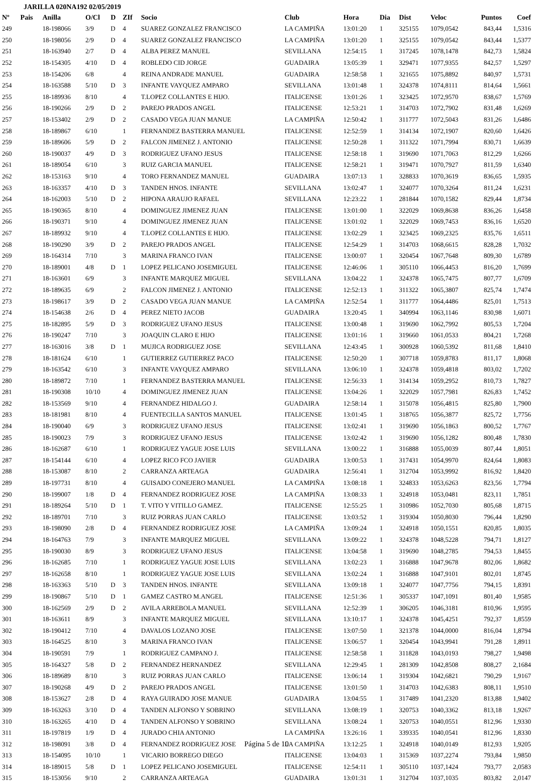JARILLA 020NA192 02/05/2019
| Nº | Pais | Anilla | O/Cl | D | ZIf | Socio | Club | Hora | Dia | Dist | Veloc | Puntos | Coef |
| --- | --- | --- | --- | --- | --- | --- | --- | --- | --- | --- | --- | --- | --- |
| 249 | | 18-198066 | 3/9 | D | 4 | SUAREZ GONZALEZ FRANCISCO | LA CAMPIÑA | 13:01:20 | 1 | 325155 | 1079,0542 | 843,44 | 1,5316 |
| 250 | | 18-198056 | 2/9 | D | 4 | SUAREZ GONZALEZ FRANCISCO | LA CAMPIÑA | 13:01:20 | 1 | 325155 | 1079,0542 | 843,44 | 1,5377 |
| 251 | | 18-163940 | 2/7 | D | 4 | ALBA PEREZ MANUEL | SEVILLANA | 12:54:15 | 1 | 317245 | 1078,1478 | 842,73 | 1,5824 |
| 252 | | 18-154305 | 4/10 | D | 4 | ROBLEDO CID JORGE | GUADAIRA | 13:05:39 | 1 | 329471 | 1077,9355 | 842,57 | 1,5297 |
| 253 | | 18-154206 | 6/8 | | 4 | REINA ANDRADE MANUEL | GUADAIRA | 12:58:58 | 1 | 321655 | 1075,8892 | 840,97 | 1,5731 |
| 254 | | 18-163588 | 5/10 | D | 3 | INFANTE VAYQUEZ AMPARO | SEVILLANA | 13:01:48 | 1 | 324378 | 1074,8111 | 814,64 | 1,5661 |
| 255 | | 18-189936 | 8/10 | | 4 | T.LOPEZ COLLANTES E HIJO. | ITALICENSE | 13:01:26 | 1 | 323425 | 1072,9570 | 838,67 | 1,5769 |
| 256 | | 18-190266 | 2/9 | D | 2 | PAREJO PRADOS ANGEL | ITALICENSE | 12:53:21 | 1 | 314703 | 1072,7902 | 831,48 | 1,6269 |
| 257 | | 18-153402 | 2/9 | D | 2 | CASADO VEGA JUAN MANUE | LA CAMPIÑA | 12:50:42 | 1 | 311777 | 1072,5043 | 831,26 | 1,6486 |
| 258 | | 18-189867 | 6/10 | | 1 | FERNANDEZ BASTERRA MANUEL | ITALICENSE | 12:52:59 | 1 | 314134 | 1072,1907 | 820,60 | 1,6426 |
| 259 | | 18-189606 | 5/9 | D | 2 | FALCON JIMENEZ J. ANTONIO | ITALICENSE | 12:50:28 | 1 | 311322 | 1071,7994 | 830,71 | 1,6639 |
| 260 | | 18-190037 | 4/9 | D | 3 | RODRIGUEZ UFANO JESUS | ITALICENSE | 12:58:18 | 1 | 319690 | 1071,7063 | 812,29 | 1,6266 |
| 261 | | 18-189054 | 6/10 | | 3 | RUIZ GARCIA MANUEL | ITALICENSE | 12:58:21 | 1 | 319471 | 1070,7927 | 811,59 | 1,6340 |
| 262 | | 18-153163 | 9/10 | | 4 | TORO FERNANDEZ MANUEL | GUADAIRA | 13:07:13 | 1 | 328833 | 1070,3619 | 836,65 | 1,5935 |
| 263 | | 18-163357 | 4/10 | D | 3 | TANDEN HNOS. INFANTE | SEVILLANA | 13:02:47 | 1 | 324077 | 1070,3264 | 811,24 | 1,6231 |
| 264 | | 18-162003 | 5/10 | D | 2 | HIPONA ARAUJO RAFAEL | SEVILLANA | 12:23:22 | 1 | 281844 | 1070,1582 | 829,44 | 1,8734 |
| 265 | | 18-190365 | 8/10 | | 4 | DOMINGUEZ JIMENEZ JUAN | ITALICENSE | 13:01:00 | 1 | 322029 | 1069,8638 | 836,26 | 1,6458 |
| 266 | | 18-190371 | 9/10 | | 4 | DOMINGUEZ JIMENEZ JUAN | ITALICENSE | 13:01:02 | 1 | 322029 | 1069,7453 | 836,16 | 1,6520 |
| 267 | | 18-189932 | 9/10 | | 4 | T.LOPEZ COLLANTES E HIJO. | ITALICENSE | 13:02:29 | 1 | 323425 | 1069,2325 | 835,76 | 1,6511 |
| 268 | | 18-190290 | 3/9 | D | 2 | PAREJO PRADOS ANGEL | ITALICENSE | 12:54:29 | 1 | 314703 | 1068,6615 | 828,28 | 1,7032 |
| 269 | | 18-164314 | 7/10 | | 3 | MARINA FRANCO IVAN | ITALICENSE | 13:00:07 | 1 | 320454 | 1067,7648 | 809,30 | 1,6789 |
| 270 | | 18-189001 | 4/8 | D | 1 | LOPEZ PELICANO JOSEMIGUEL | ITALICENSE | 12:46:06 | 1 | 305110 | 1066,4453 | 816,20 | 1,7699 |
| 271 | | 18-163601 | 6/9 | | 3 | INFANTE MARQUEZ MIGUEL | SEVILLANA | 13:04:22 | 1 | 324378 | 1065,7475 | 807,77 | 1,6709 |
| 272 | | 18-189635 | 6/9 | | 2 | FALCON JIMENEZ J. ANTONIO | ITALICENSE | 12:52:13 | 1 | 311322 | 1065,3807 | 825,74 | 1,7474 |
| 273 | | 18-198617 | 3/9 | D | 2 | CASADO VEGA JUAN MANUE | LA CAMPIÑA | 12:52:54 | 1 | 311777 | 1064,4486 | 825,01 | 1,7513 |
| 274 | | 18-154638 | 2/6 | D | 4 | PEREZ NIETO JACOB | GUADAIRA | 13:20:45 | 1 | 340994 | 1063,1146 | 830,98 | 1,6071 |
| 275 | | 18-182895 | 5/9 | D | 3 | RODRIGUEZ UFANO JESUS | ITALICENSE | 13:00:48 | 1 | 319690 | 1062,7992 | 805,53 | 1,7204 |
| 276 | | 18-190247 | 7/10 | | 3 | JOAQUIN CLARO E HIJO | ITALICENSE | 13:01:16 | 1 | 319660 | 1061,0533 | 804,21 | 1,7268 |
| 277 | | 18-163016 | 3/8 | D | 1 | MUJICA RODRIGUEZ JOSE | SEVILLANA | 12:43:45 | 1 | 300928 | 1060,5392 | 811,68 | 1,8410 |
| 278 | | 18-181624 | 6/10 | | 1 | GUTIERREZ GUTIERREZ PACO | ITALICENSE | 12:50:20 | 1 | 307718 | 1059,8783 | 811,17 | 1,8068 |
| 279 | | 18-163542 | 6/10 | | 3 | INFANTE VAYQUEZ AMPARO | SEVILLANA | 13:06:10 | 1 | 324378 | 1059,4818 | 803,02 | 1,7202 |
| 280 | | 18-189872 | 7/10 | | 1 | FERNANDEZ BASTERRA MANUEL | ITALICENSE | 12:56:33 | 1 | 314134 | 1059,2952 | 810,73 | 1,7827 |
| 281 | | 18-190308 | 10/10 | | 4 | DOMINGUEZ JIMENEZ JUAN | ITALICENSE | 13:04:26 | 1 | 322029 | 1057,7981 | 826,83 | 1,7452 |
| 282 | | 18-153569 | 9/10 | | 4 | FERNANDEZ HIDALGO J. | GUADAIRA | 12:58:14 | 1 | 315078 | 1056,4815 | 825,80 | 1,7900 |
| 283 | | 18-181981 | 8/10 | | 4 | FUENTECILLA SANTOS MANUEL | ITALICENSE | 13:01:45 | 1 | 318765 | 1056,3877 | 825,72 | 1,7756 |
| 284 | | 18-190040 | 6/9 | | 3 | RODRIGUEZ UFANO JESUS | ITALICENSE | 13:02:41 | 1 | 319690 | 1056,1863 | 800,52 | 1,7767 |
| 285 | | 18-190023 | 7/9 | | 3 | RODRIGUEZ UFANO JESUS | ITALICENSE | 13:02:42 | 1 | 319690 | 1056,1282 | 800,48 | 1,7830 |
| 286 | | 18-162687 | 6/10 | | 1 | RODRIGUEZ YAGUE JOSE LUIS | SEVILLANA | 13:00:22 | 1 | 316888 | 1055,0039 | 807,44 | 1,8051 |
| 287 | | 18-154144 | 6/10 | | 4 | LOPEZ RICO FCO JAVIER | GUADAIRA | 13:00:53 | 1 | 317431 | 1054,9970 | 824,64 | 1,8083 |
| 288 | | 18-153087 | 8/10 | | 2 | CARRANZA ARTEAGA | GUADAIRA | 12:56:41 | 1 | 312704 | 1053,9992 | 816,92 | 1,8420 |
| 289 | | 18-197731 | 8/10 | | 4 | GUISADO CONEJERO MANUEL | LA CAMPIÑA | 13:08:18 | 1 | 324833 | 1053,6263 | 823,56 | 1,7794 |
| 290 | | 18-199007 | 1/8 | D | 4 | FERNANDEZ RODRIGUEZ JOSE | LA CAMPIÑA | 13:08:33 | 1 | 324918 | 1053,0481 | 823,11 | 1,7851 |
| 291 | | 18-189264 | 5/10 | D | 1 | T. VITO Y VITILLO GAMEZ. | ITALICENSE | 12:55:25 | 1 | 310986 | 1052,7030 | 805,68 | 1,8715 |
| 292 | | 18-189701 | 7/10 | | 3 | RUIZ PORRAS JUAN CARLO | ITALICENSE | 13:03:52 | 1 | 319304 | 1050,8030 | 796,44 | 1,8290 |
| 293 | | 18-198090 | 2/8 | D | 4 | FERNANDEZ RODRIGUEZ JOSE | LA CAMPIÑA | 13:09:24 | 1 | 324918 | 1050,1551 | 820,85 | 1,8035 |
| 294 | | 18-164763 | 7/9 | | 3 | INFANTE MARQUEZ MIGUEL | SEVILLANA | 13:09:22 | 1 | 324378 | 1048,5228 | 794,71 | 1,8127 |
| 295 | | 18-190030 | 8/9 | | 3 | RODRIGUEZ UFANO JESUS | ITALICENSE | 13:04:58 | 1 | 319690 | 1048,2785 | 794,53 | 1,8455 |
| 296 | | 18-162685 | 7/10 | | 1 | RODRIGUEZ YAGUE JOSE LUIS | SEVILLANA | 13:02:23 | 1 | 316888 | 1047,9678 | 802,06 | 1,8682 |
| 297 | | 18-162658 | 8/10 | | 1 | RODRIGUEZ YAGUE JOSE LUIS | SEVILLANA | 13:02:24 | 1 | 316888 | 1047,9101 | 802,01 | 1,8745 |
| 298 | | 18-163363 | 5/10 | D | 3 | TANDEN HNOS. INFANTE | SEVILLANA | 13:09:18 | 1 | 324077 | 1047,7756 | 794,15 | 1,8391 |
| 299 | | 18-190867 | 5/10 | D | 1 | GAMEZ CASTRO M.ANGEL | ITALICENSE | 12:51:36 | 1 | 305337 | 1047,1091 | 801,40 | 1,9585 |
| 300 | | 18-162569 | 2/9 | D | 2 | AVILA ARREBOLA MANUEL | SEVILLANA | 12:52:39 | 1 | 306205 | 1046,3181 | 810,96 | 1,9595 |
| 301 | | 18-163611 | 8/9 | | 3 | INFANTE MARQUEZ MIGUEL | SEVILLANA | 13:10:17 | 1 | 324378 | 1045,4251 | 792,37 | 1,8559 |
| 302 | | 18-190412 | 7/10 | | 4 | DAVALOS LOZANO JOSE | ITALICENSE | 13:07:50 | 1 | 321378 | 1044,0000 | 816,04 | 1,8794 |
| 303 | | 18-164525 | 8/10 | | 3 | MARINA FRANCO IVAN | ITALICENSE | 13:06:57 | 1 | 320454 | 1043,9941 | 791,28 | 1,8911 |
| 304 | | 18-190591 | 7/9 | | 1 | RODRIGUEZ CAMPANO J. | ITALICENSE | 12:58:58 | 1 | 311828 | 1043,0193 | 798,27 | 1,9498 |
| 305 | | 18-164327 | 5/8 | D | 2 | FERNANDEZ HERNANDEZ | SEVILLANA | 12:29:45 | 1 | 281309 | 1042,8508 | 808,27 | 2,1684 |
| 306 | | 18-189689 | 8/10 | | 3 | RUIZ PORRAS JUAN CARLO | ITALICENSE | 13:06:14 | 1 | 319304 | 1042,6821 | 790,29 | 1,9167 |
| 307 | | 18-190268 | 4/9 | D | 2 | PAREJO PRADOS ANGEL | ITALICENSE | 13:01:50 | 1 | 314703 | 1042,6383 | 808,11 | 1,9510 |
| 308 | | 18-153627 | 2/8 | D | 4 | RAYA GUIRADO JOSE MANUE | GUADAIRA | 13:04:55 | 1 | 317489 | 1041,2320 | 813,88 | 1,9402 |
| 309 | | 18-163263 | 3/10 | D | 4 | TANDEN ALFONSO Y SOBRINO | SEVILLANA | 13:08:19 | 1 | 320753 | 1040,3362 | 813,18 | 1,9267 |
| 310 | | 18-163265 | 4/10 | D | 4 | TANDEN ALFONSO Y SOBRINO | SEVILLANA | 13:08:24 | 1 | 320753 | 1040,0551 | 812,96 | 1,9330 |
| 311 | | 18-197819 | 1/9 | D | 4 | JURADO CHIA ANTONIO | LA CAMPIÑA | 13:26:16 | 1 | 339335 | 1040,0541 | 812,96 | 1,8330 |
| 312 | | 18-198091 | 3/8 | D | 4 | FERNANDEZ RODRIGUEZ JOSE | LA CAMPIÑA | 13:12:25 | 1 | 324918 | 1040,0149 | 812,93 | 1,9205 |
| 313 | | 18-154095 | 10/10 | | 1 | VICARIO BORREGO DIEGO | ITALICENSE | 13:04:03 | 1 | 315369 | 1037,2274 | 793,84 | 1,9850 |
| 314 | | 18-189015 | 5/8 | D | 1 | LOPEZ PELICANO JOSEMIGUEL | ITALICENSE | 12:54:11 | 1 | 305110 | 1037,1424 | 793,77 | 2,0583 |
| 315 | | 18-153056 | 9/10 | | 2 | CARRANZA ARTEAGA | GUADAIRA | 13:01:31 | 1 | 312704 | 1037,1035 | 803,82 | 2,0147 |
Página 5 de 10